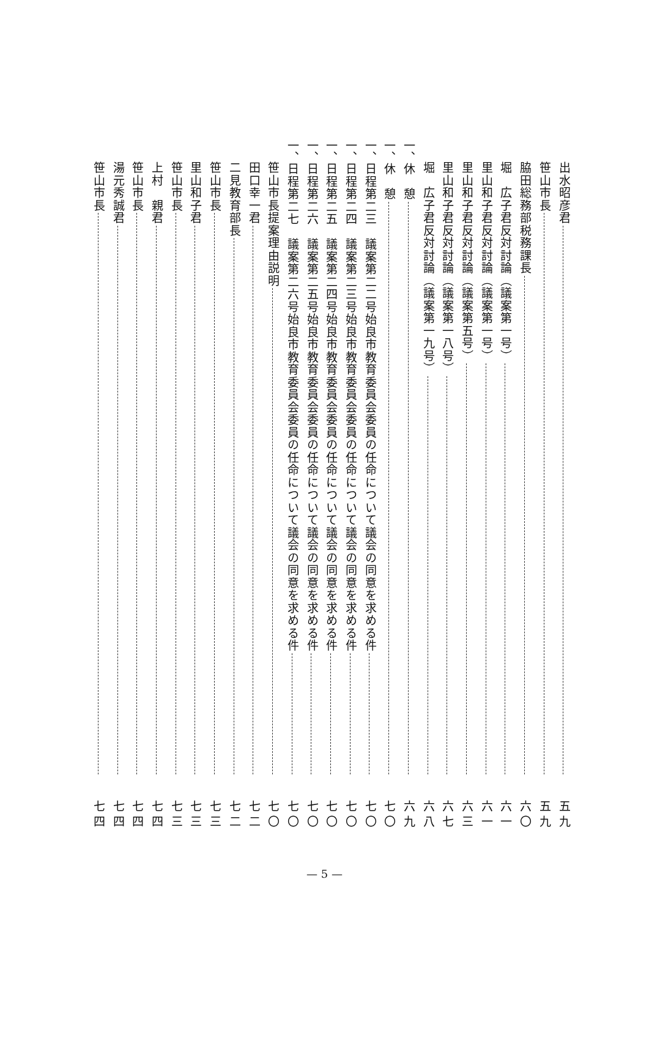出水昭彦君 五九
笹山市長 五九
脇田総務部税務課長 六〇
堀　広子君反対討論（議案第一号） 六一
里山和子君反対討論（議案第一号） 六一
里山和子君反対討論（議案第五号） 六三
里山和子君反対討論（議案第一八号） 六七
堀　広子君反対討論（議案第一九号） 六八
一、 休　憩 六九
一、 休　憩 七〇
一、 日程第二三　議案第二二号始良市教育委員会委員の任命について議会の同意を求める件 七〇
一、 日程第二四　議案第二三号始良市教育委員会委員の任命について議会の同意を求める件 七〇
一、 日程第二五　議案第二四号始良市教育委員会委員の任命について議会の同意を求める件 七〇
一、 日程第二六　議案第二五号始良市教育委員会委員の任命について議会の同意を求める件 七〇
一、 日程第二七　議案第二六号始良市教育委員会委員の任命について議会の同意を求める件 七〇
笹山市長提案理由説明 七〇
田口幸一君 七二
二見教育部長 七二
笹山市長 七三
里山和子君 七三
笹山市長 七三
上村　親君 七四
笹山市長 七四
湯元秀誠君 七四
笹山市長 七四
— 5 —